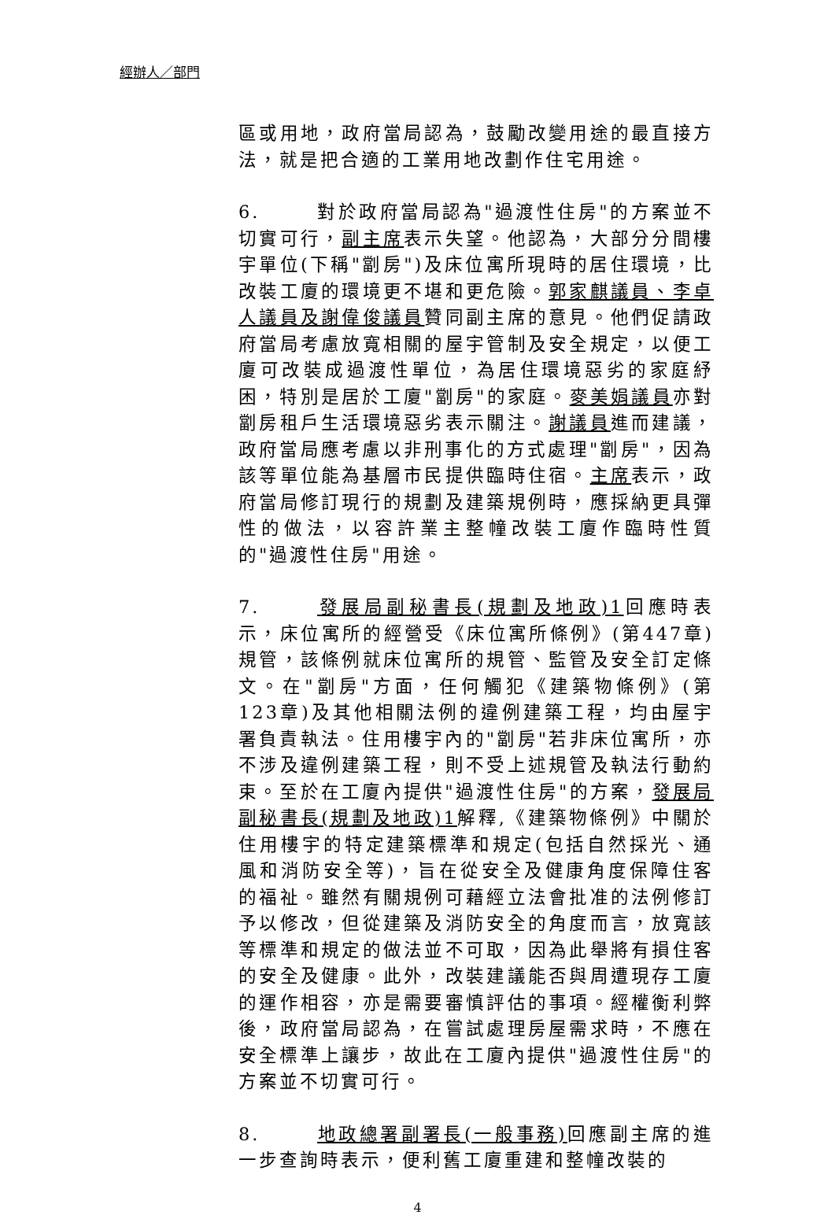經辦人／部門
區或用地，政府當局認為，鼓勵改變用途的最直接方法，就是把合適的工業用地改劃作住宅用途。
6. 對於政府當局認為"過渡性住房"的方案並不切實可行，副主席表示失望。他認為，大部分分間樓宇單位(下稱"劏房")及床位寓所現時的居住環境，比改裝工廈的環境更不堪和更危險。郭家麒議員、李卓人議員及謝偉俊議員贊同副主席的意見。他們促請政府當局考慮放寬相關的屋宇管制及安全規定，以便工廈可改裝成過渡性單位，為居住環境惡劣的家庭紓困，特別是居於工廈"劏房"的家庭。麥美娟議員亦對劏房租戶生活環境惡劣表示關注。謝議員進而建議，政府當局應考慮以非刑事化的方式處理"劏房"，因為該等單位能為基層市民提供臨時住宿。主席表示，政府當局修訂現行的規劃及建築規例時，應採納更具彈性的做法，以容許業主整幢改裝工廈作臨時性質的"過渡性住房"用途。
7. 發展局副秘書長(規劃及地政)1回應時表示，床位寓所的經營受《床位寓所條例》(第447章)規管，該條例就床位寓所的規管、監管及安全訂定條文。在"劏房"方面，任何觸犯《建築物條例》(第123章)及其他相關法例的違例建築工程，均由屋宇署負責執法。住用樓宇內的"劏房"若非床位寓所，亦不涉及違例建築工程，則不受上述規管及執法行動約束。至於在工廈內提供"過渡性住房"的方案，發展局副秘書長(規劃及地政)1解釋,《建築物條例》中關於住用樓宇的特定建築標準和規定(包括自然採光、通風和消防安全等)，旨在從安全及健康角度保障住客的福祉。雖然有關規例可藉經立法會批准的法例修訂予以修改，但從建築及消防安全的角度而言，放寬該等標準和規定的做法並不可取，因為此舉將有損住客的安全及健康。此外，改裝建議能否與周遭現存工廈的運作相容，亦是需要審慎評估的事項。經權衡利弊後，政府當局認為，在嘗試處理房屋需求時，不應在安全標準上讓步，故此在工廈內提供"過渡性住房"的方案並不切實可行。
8. 地政總署副署長(一般事務) 回應副主席的進一步查詢時表示，便利舊工廈重建和整幢改裝的
4